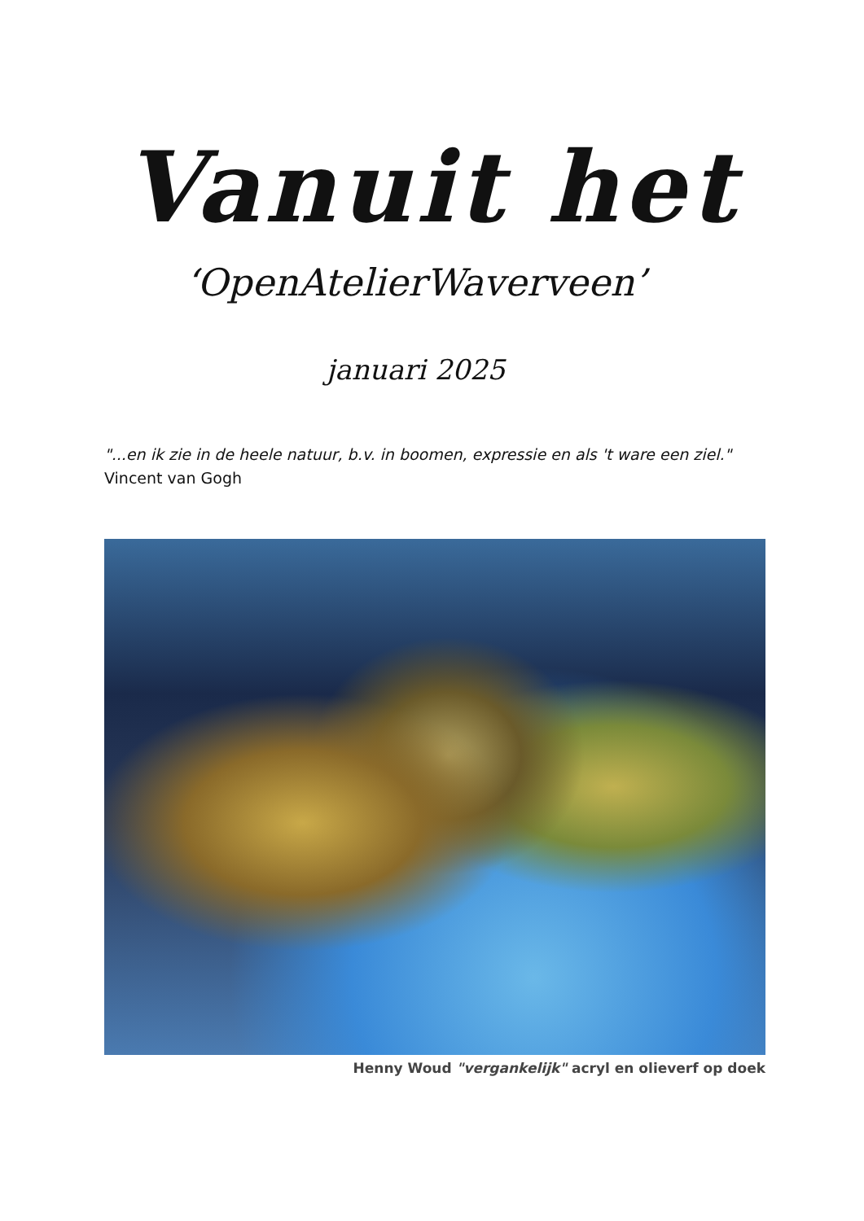Vanuit het
‘OpenAtelierWaverveen’
januari 2025
"...en ik zie in de heele natuur, b.v. in boomen, expressie en als 't ware een ziel."
Vincent van Gogh
Henny Woud "vergankelijk" acryl en olieverf op doek